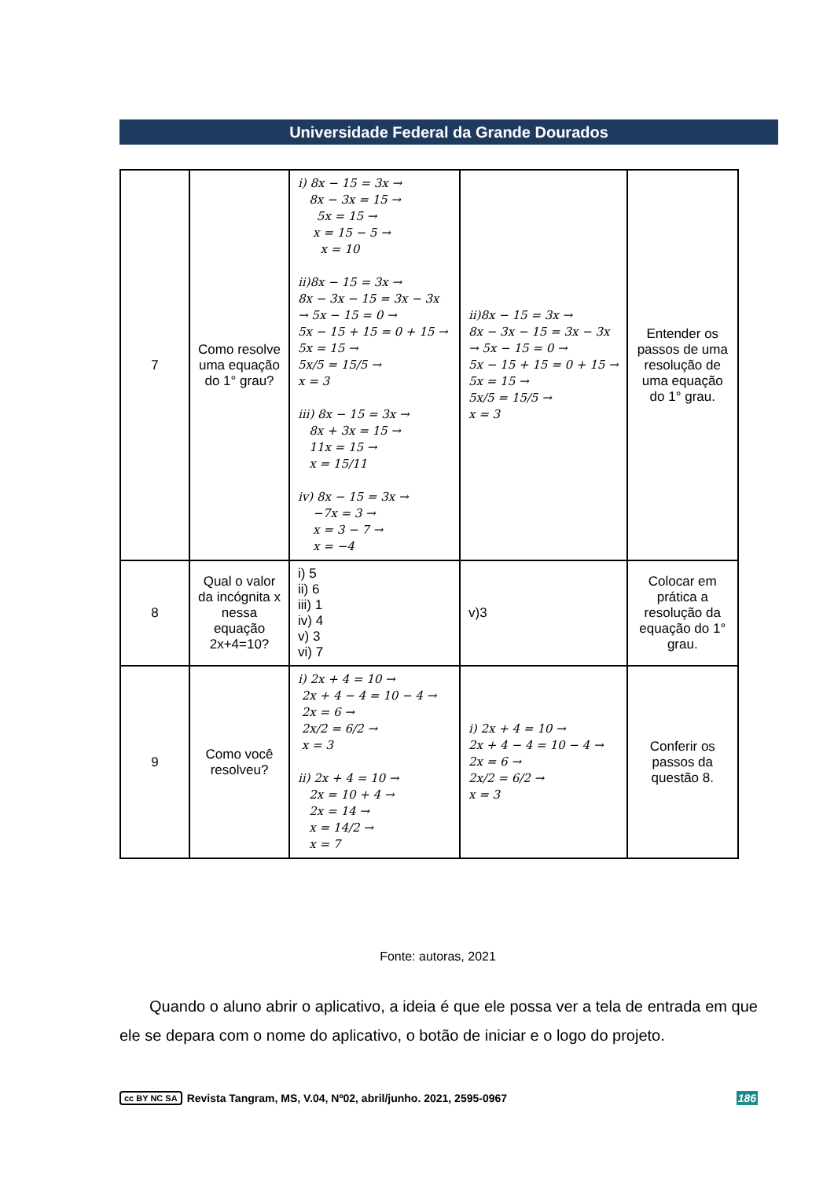Universidade Federal da Grande Dourados
| 7 | Como resolve uma equação do 1° grau? | i) 8x − 15 = 3x → 8x − 3x = 15 → 5x = 15 → x = 15 − 5 → x = 10 ii)8x − 15 = 3x → 8x − 3x − 15 = 3x − 3x → 5x − 15 = 0 → 5x − 15 + 15 = 0 + 15 → 5x = 15 → 5x/5 = 15/5 → x = 3 iii) 8x − 15 = 3x → 8x + 3x = 15 → 11x = 15 → x = 15/11 iv) 8x − 15 = 3x → −7x = 3 → x = 3 − 7 → x = −4 | ii)8x − 15 = 3x → 8x − 3x − 15 = 3x − 3x → 5x − 15 = 0 → 5x − 15 + 15 = 0 + 15 → 5x = 15 → 5x/5 = 15/5 → x = 3 | Entender os passos de uma resolução de uma equação do 1° grau. |
| 8 | Qual o valor da incógnita x nessa equação 2x+4=10? | i) 5 ii) 6 iii) 1 iv) 4 v) 3 vi) 7 | v)3 | Colocar em prática a resolução da equação do 1° grau. |
| 9 | Como você resolveu? | i) 2x + 4 = 10 → 2x + 4 − 4 = 10 − 4 → 2x = 6 → 2x/2 = 6/2 → x = 3 ii) 2x + 4 = 10 → 2x = 10 + 4 → 2x = 14 → x = 14/2 → x = 7 | i) 2x + 4 = 10 → 2x + 4 − 4 = 10 − 4 → 2x = 6 → 2x/2 = 6/2 → x = 3 | Conferir os passos da questão 8. |
Fonte: autoras, 2021
Quando o aluno abrir o aplicativo, a ideia é que ele possa ver a tela de entrada em que ele se depara com o nome do aplicativo, o botão de iniciar e o logo do projeto.
cc BY NC SA Revista Tangram, MS, V.04, Nº02, abril/junho. 2021, 2595-0967 186